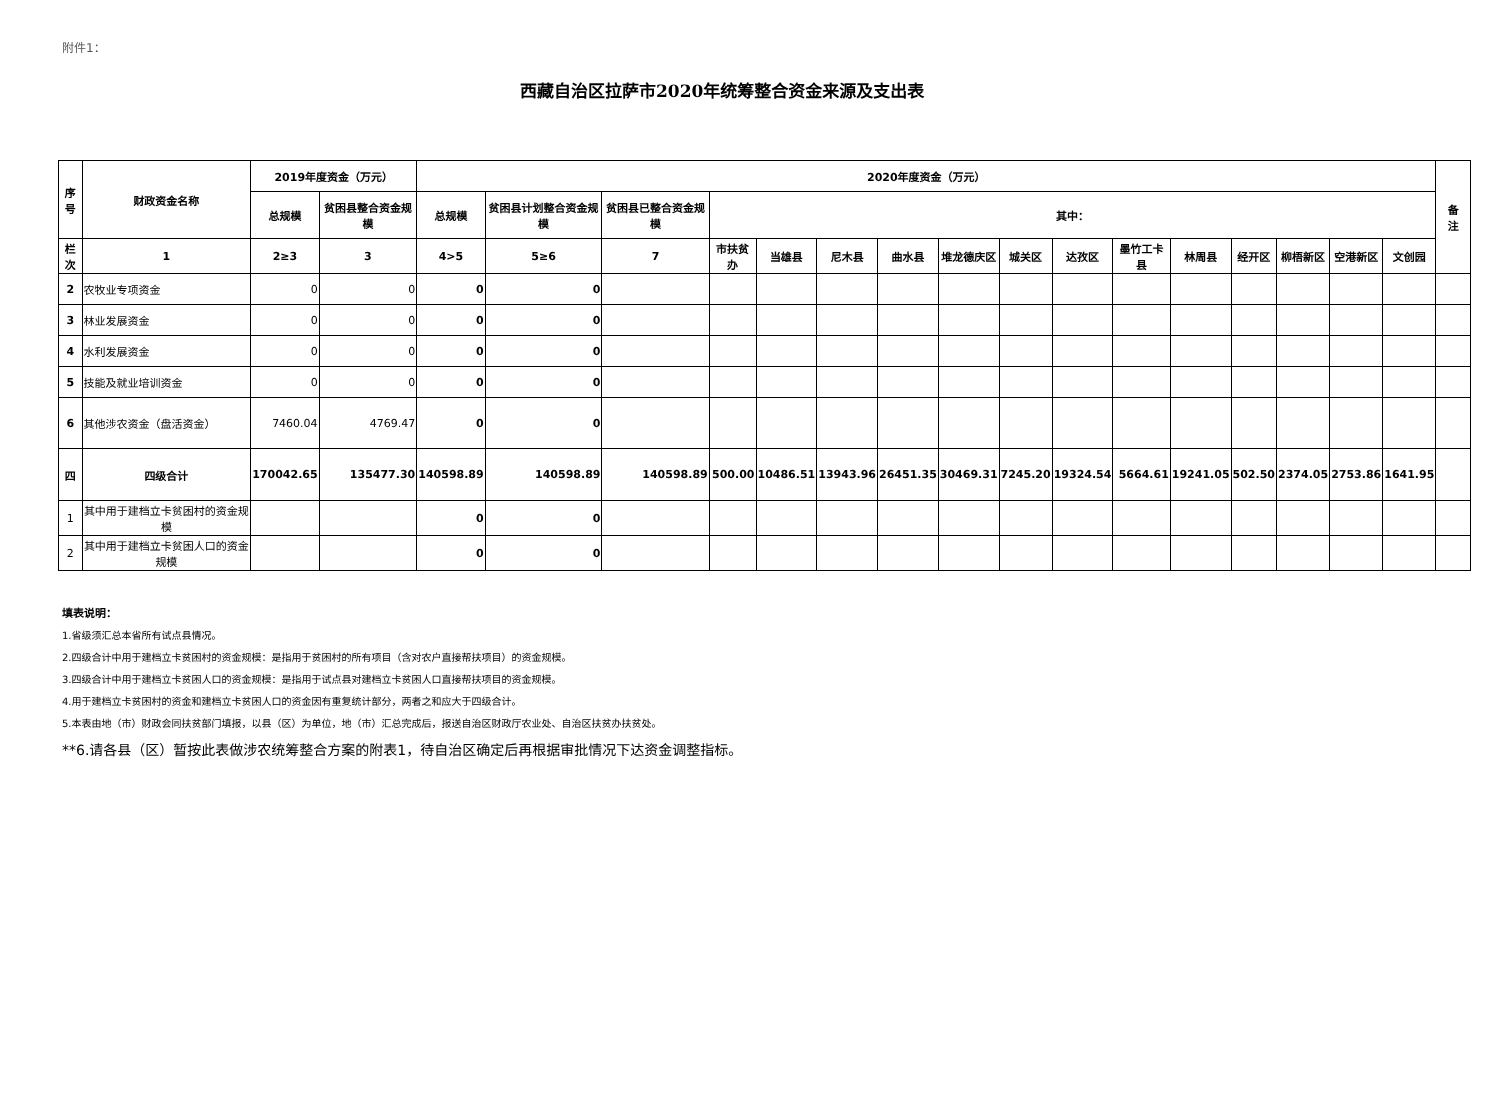附件1：
西藏自治区拉萨市2020年统筹整合资金来源及支出表
| 序号 | 财政资金名称 | 2019年度资金（万元） | | 2020年度资金（万元） | | | | | | | | | | | | | | | | 备 注 |
| --- | --- | --- | --- | --- | --- | --- | --- | --- | --- | --- | --- | --- | --- | --- | --- | --- | --- | --- | --- | --- |
| | | 总规模 | 贫困县整合资金规模 | 总规模 | 贫困县计划整合资金规模 | 贫困县已整合资金规模 | 其中： | | | | | | | | | | | | | |
| 栏次 | 1 | 2≥3 | 3 | 4>5 | 5≥6 | 7 | 市扶贫办 | 当雄县 | 尼木县 | 曲水县 | 堆龙德庆区 | 城关区 | 达孜区 | 墨竹工卡县 | 林周县 | 经开区 | 柳梧新区 | 空港新区 | 文创园 | |
| 2 | 农牧业专项资金 | 0 | 0 | 0 | 0 | | | | | | | | | | | | | | | |
| 3 | 林业发展资金 | 0 | 0 | 0 | 0 | | | | | | | | | | | | | | | |
| 4 | 水利发展资金 | 0 | 0 | 0 | 0 | | | | | | | | | | | | | | | |
| 5 | 技能及就业培训资金 | 0 | 0 | 0 | 0 | | | | | | | | | | | | | | | |
| 6 | 其他涉农资金（盘活资金） | 7460.04 | 4769.47 | 0 | 0 | | | | | | | | | | | | | | | |
| 四 | 四级合计 | 170042.65 | 135477.30 | 140598.89 | 140598.89 | 140598.89 | 500.00 | 10486.51 | 13943.96 | 26451.35 | 30469.31 | 7245.20 | 19324.54 | 5664.61 | 19241.05 | 502.50 | 2374.05 | 2753.86 | 1641.95 | |
| 1 | 其中用于建档立卡贫困村的资金规模 | | | 0 | 0 | | | | | | | | | | | | | | | |
| 2 | 其中用于建档立卡贫困人口的资金规模 | | | 0 | 0 | | | | | | | | | | | | | | | |
填表说明：
1.省级须汇总本省所有试点县情况。
2.四级合计中用于建档立卡贫困村的资金规模：是指用于贫困村的所有项目（含对农户直接帮扶项目）的资金规模。
3.四级合计中用于建档立卡贫困人口的资金规模：是指用于试点县对建档立卡贫困人口直接帮扶项目的资金规模。
4.用于建档立卡贫困村的资金和建档立卡贫困人口的资金因有重复统计部分，两者之和应大于四级合计。
5.本表由地（市）财政会同扶贫部门填报，以县（区）为单位，地（市）汇总完成后，报送自治区财政厅农业处、自治区扶贫办扶贫处。
**6.请各县（区）暂按此表做涉农统筹整合方案的附表1，待自治区确定后再根据审批情况下达资金调整指标。